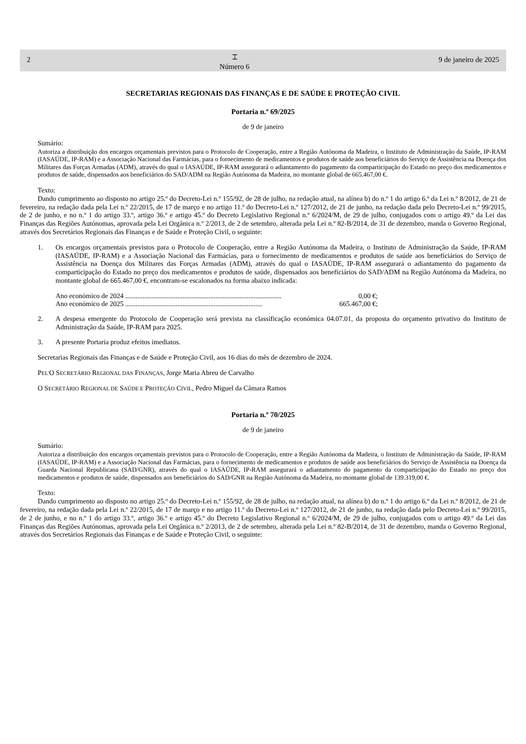2
⌶
Número 6
9 de janeiro de 2025
SECRETARIAS REGIONAIS DAS FINANÇAS E DE SAÚDE E PROTEÇÃO CIVIL
Portaria n.º 69/2025
de 9 de janeiro
Sumário:
Autoriza a distribuição dos encargos orçamentais previstos para o Protocolo de Cooperação, entre a Região Autónoma da Madeira, o Instituto de Administração da Saúde, IP-RAM (IASAÚDE, IP-RAM) e a Associação Nacional das Farmácias, para o fornecimento de medicamentos e produtos de saúde aos beneficiários do Serviço de Assistência na Doença dos Militares das Forças Armadas (ADM), através do qual o IASAÚDE, IP-RAM assegurará o adiantamento do pagamento da comparticipação do Estado no preço dos medicamentos e produtos de saúde, dispensados aos beneficiários do SAD/ADM na Região Autónoma da Madeira, no montante global de 665.467,00 €.
Texto:
Dando cumprimento ao disposto no artigo 25.º do Decreto-Lei n.º 155/92, de 28 de julho, na redação atual, na alínea b) do n.º 1 do artigo 6.º da Lei n.º 8/2012, de 21 de fevereiro, na redação dada pela Lei n.º 22/2015, de 17 de março e no artigo 11.º do Decreto-Lei n.º 127/2012, de 21 de junho, na redação dada pelo Decreto-Lei n.º 99/2015, de 2 de junho, e no n.º 1 do artigo 33.º, artigo 36.º e artigo 45.º do Decreto Legislativo Regional n.º 6/2024/M, de 29 de julho, conjugados com o artigo 49.º da Lei das Finanças das Regiões Autónomas, aprovada pela Lei Orgânica n.º 2/2013, de 2 de setembro, alterada pela Lei n.º 82-B/2014, de 31 de dezembro, manda o Governo Regional, através dos Secretários Regionais das Finanças e de Saúde e Proteção Civil, o seguinte:
1.
Os encargos orçamentais previstos para o Protocolo de Cooperação, entre a Região Autónoma da Madeira, o Instituto de Administração da Saúde, IP-RAM (IASAÚDE, IP-RAM) e a Associação Nacional das Farmácias, para o fornecimento de medicamentos e produtos de saúde aos beneficiários do Serviço de Assistência na Doença dos Militares das Forças Armadas (ADM), através do qual o IASAÚDE, IP-RAM assegurará o adiantamento do pagamento da comparticipação do Estado no preço dos medicamentos e produtos de saúde, dispensados aos beneficiários do SAD/ADM na Região Autónoma da Madeira, no montante global de 665.467,00 €, encontram-se escalonados na forma abaixo indicada:
Ano económico de 2024 .......................................................................................... 0,00 €;
Ano económico de 2025 ............................................................................... 665.467,00 €;
2.
A despesa emergente do Protocolo de Cooperação será prevista na classificação económica 04.07.01, da proposta do orçamento privativo do Instituto de Administração da Saúde, IP-RAM para 2025.
3.
A presente Portaria produz efeitos imediatos.
Secretarias Regionais das Finanças e de Saúde e Proteção Civil, aos 16 dias do mês de dezembro de 2024.
PEL'O SECRETÁRIO REGIONAL DAS FINANÇAS, Jorge Maria Abreu de Carvalho
O SECRETÁRIO REGIONAL DE SAÚDE E PROTEÇÃO CIVIL, Pedro Miguel da Câmara Ramos
Portaria n.º 70/2025
de 9 de janeiro
Sumário:
Autoriza a distribuição dos encargos orçamentais previstos para o Protocolo de Cooperação, entre a Região Autónoma da Madeira, o Instituto de Administração da Saúde, IP-RAM (IASAÚDE, IP-RAM) e a Associação Nacional das Farmácias, para o fornecimento de medicamentos e produtos de saúde aos beneficiários do Serviço de Assistência na Doença da Guarda Nacional Republicana (SAD/GNR), através do qual o IASAÚDE, IP-RAM assegurará o adiantamento do pagamento da comparticipação do Estado no preço dos medicamentos e produtos de saúde, dispensados aos beneficiários do SAD/GNR na Região Autónoma da Madeira, no montante global de 139.319,00 €.
Texto:
Dando cumprimento ao disposto no artigo 25.º do Decreto-Lei n.º 155/92, de 28 de julho, na redação atual, na alínea b) do n.º 1 do artigo 6.º da Lei n.º 8/2012, de 21 de fevereiro, na redação dada pela Lei n.º 22/2015, de 17 de março e no artigo 11.º do Decreto-Lei n.º 127/2012, de 21 de junho, na redação dada pelo Decreto-Lei n.º 99/2015, de 2 de junho, e no n.º 1 do artigo 33.º, artigo 36.º e artigo 45.º do Decreto Legislativo Regional n.º 6/2024/M, de 29 de julho, conjugados com o artigo 49.º da Lei das Finanças das Regiões Autónomas, aprovada pela Lei Orgânica n.º 2/2013, de 2 de setembro, alterada pela Lei n.º 82-B/2014, de 31 de dezembro, manda o Governo Regional, através dos Secretários Regionais das Finanças e de Saúde e Proteção Civil, o seguinte: